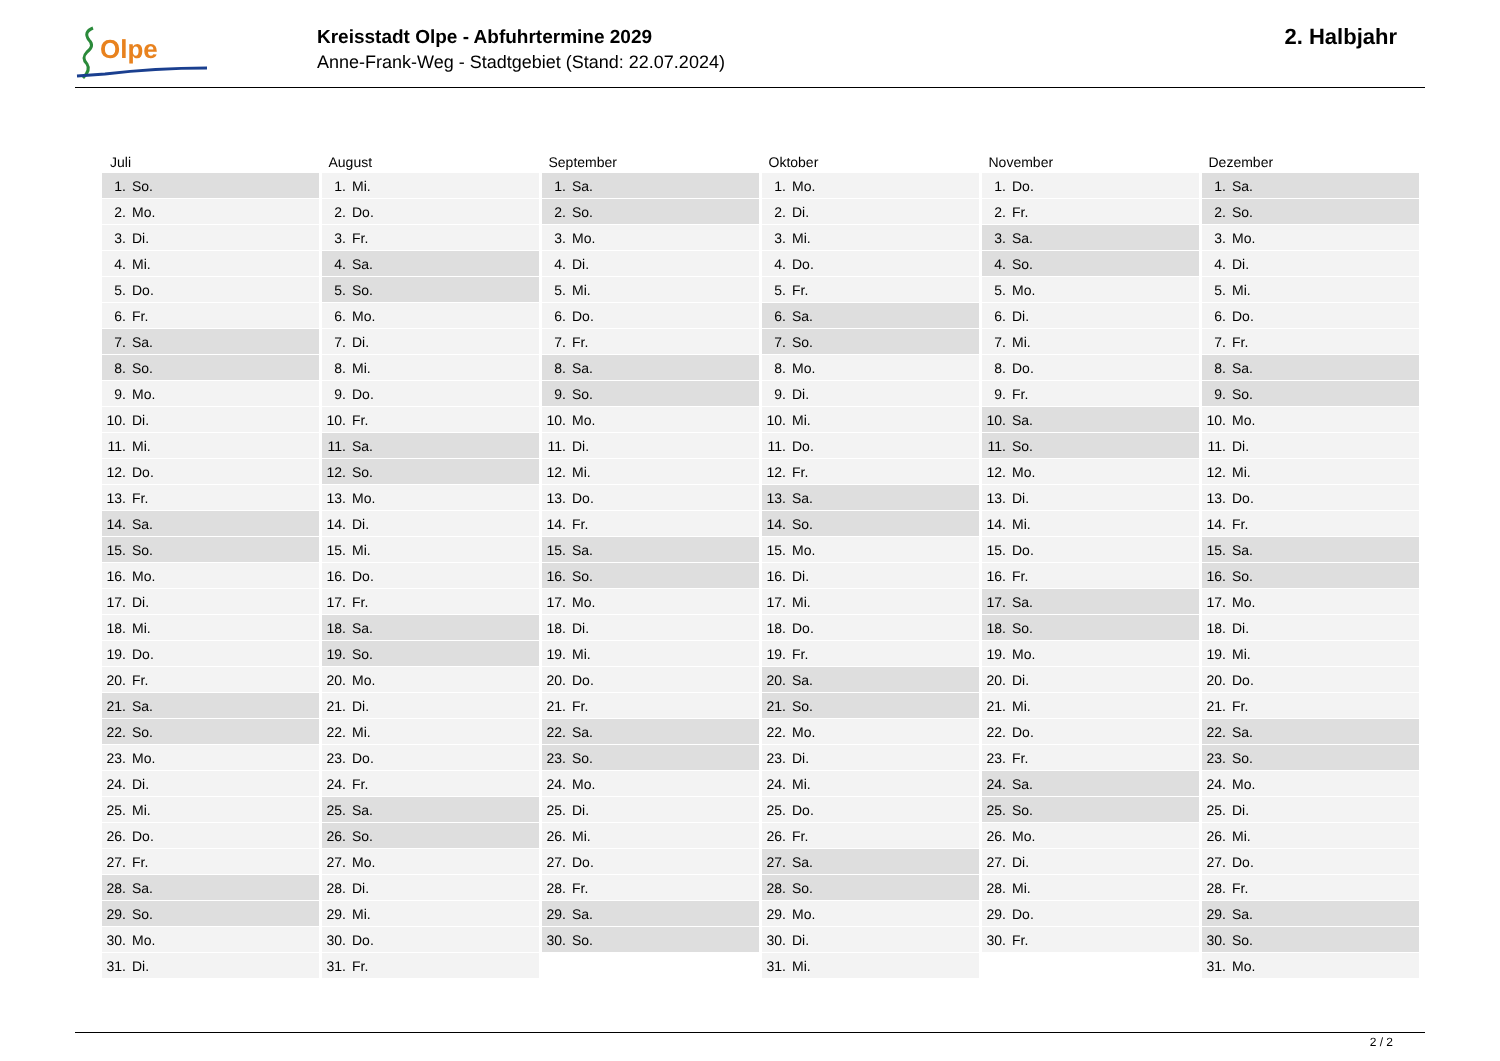Olpe
Kreisstadt Olpe - Abfuhrtermine 2029
Anne-Frank-Weg - Stadtgebiet (Stand: 22.07.2024)
2. Halbjahr
| Juli | | August | | September | | Oktober | | November | | Dezember | |
| --- | --- | --- | --- | --- | --- | --- | --- | --- | --- | --- | --- |
| 1. | So. | 1. | Mi. | 1. | Sa. | 1. | Mo. | 1. | Do. | 1. | Sa. |
| 2. | Mo. | 2. | Do. | 2. | So. | 2. | Di. | 2. | Fr. | 2. | So. |
| 3. | Di. | 3. | Fr. | 3. | Mo. | 3. | Mi. | 3. | Sa. | 3. | Mo. |
| 4. | Mi. | 4. | Sa. | 4. | Di. | 4. | Do. | 4. | So. | 4. | Di. |
| 5. | Do. | 5. | So. | 5. | Mi. | 5. | Fr. | 5. | Mo. | 5. | Mi. |
| 6. | Fr. | 6. | Mo. | 6. | Do. | 6. | Sa. | 6. | Di. | 6. | Do. |
| 7. | Sa. | 7. | Di. | 7. | Fr. | 7. | So. | 7. | Mi. | 7. | Fr. |
| 8. | So. | 8. | Mi. | 8. | Sa. | 8. | Mo. | 8. | Do. | 8. | Sa. |
| 9. | Mo. | 9. | Do. | 9. | So. | 9. | Di. | 9. | Fr. | 9. | So. |
| 10. | Di. | 10. | Fr. | 10. | Mo. | 10. | Mi. | 10. | Sa. | 10. | Mo. |
| 11. | Mi. | 11. | Sa. | 11. | Di. | 11. | Do. | 11. | So. | 11. | Di. |
| 12. | Do. | 12. | So. | 12. | Mi. | 12. | Fr. | 12. | Mo. | 12. | Mi. |
| 13. | Fr. | 13. | Mo. | 13. | Do. | 13. | Sa. | 13. | Di. | 13. | Do. |
| 14. | Sa. | 14. | Di. | 14. | Fr. | 14. | So. | 14. | Mi. | 14. | Fr. |
| 15. | So. | 15. | Mi. | 15. | Sa. | 15. | Mo. | 15. | Do. | 15. | Sa. |
| 16. | Mo. | 16. | Do. | 16. | So. | 16. | Di. | 16. | Fr. | 16. | So. |
| 17. | Di. | 17. | Fr. | 17. | Mo. | 17. | Mi. | 17. | Sa. | 17. | Mo. |
| 18. | Mi. | 18. | Sa. | 18. | Di. | 18. | Do. | 18. | So. | 18. | Di. |
| 19. | Do. | 19. | So. | 19. | Mi. | 19. | Fr. | 19. | Mo. | 19. | Mi. |
| 20. | Fr. | 20. | Mo. | 20. | Do. | 20. | Sa. | 20. | Di. | 20. | Do. |
| 21. | Sa. | 21. | Di. | 21. | Fr. | 21. | So. | 21. | Mi. | 21. | Fr. |
| 22. | So. | 22. | Mi. | 22. | Sa. | 22. | Mo. | 22. | Do. | 22. | Sa. |
| 23. | Mo. | 23. | Do. | 23. | So. | 23. | Di. | 23. | Fr. | 23. | So. |
| 24. | Di. | 24. | Fr. | 24. | Mo. | 24. | Mi. | 24. | Sa. | 24. | Mo. |
| 25. | Mi. | 25. | Sa. | 25. | Di. | 25. | Do. | 25. | So. | 25. | Di. |
| 26. | Do. | 26. | So. | 26. | Mi. | 26. | Fr. | 26. | Mo. | 26. | Mi. |
| 27. | Fr. | 27. | Mo. | 27. | Do. | 27. | Sa. | 27. | Di. | 27. | Do. |
| 28. | Sa. | 28. | Di. | 28. | Fr. | 28. | So. | 28. | Mi. | 28. | Fr. |
| 29. | So. | 29. | Mi. | 29. | Sa. | 29. | Mo. | 29. | Do. | 29. | Sa. |
| 30. | Mo. | 30. | Do. | 30. | So. | 30. | Di. | 30. | Fr. | 30. | So. |
| 31. | Di. | 31. | Fr. | | | 31. | Mi. | | | 31. | Mo. |
2 / 2